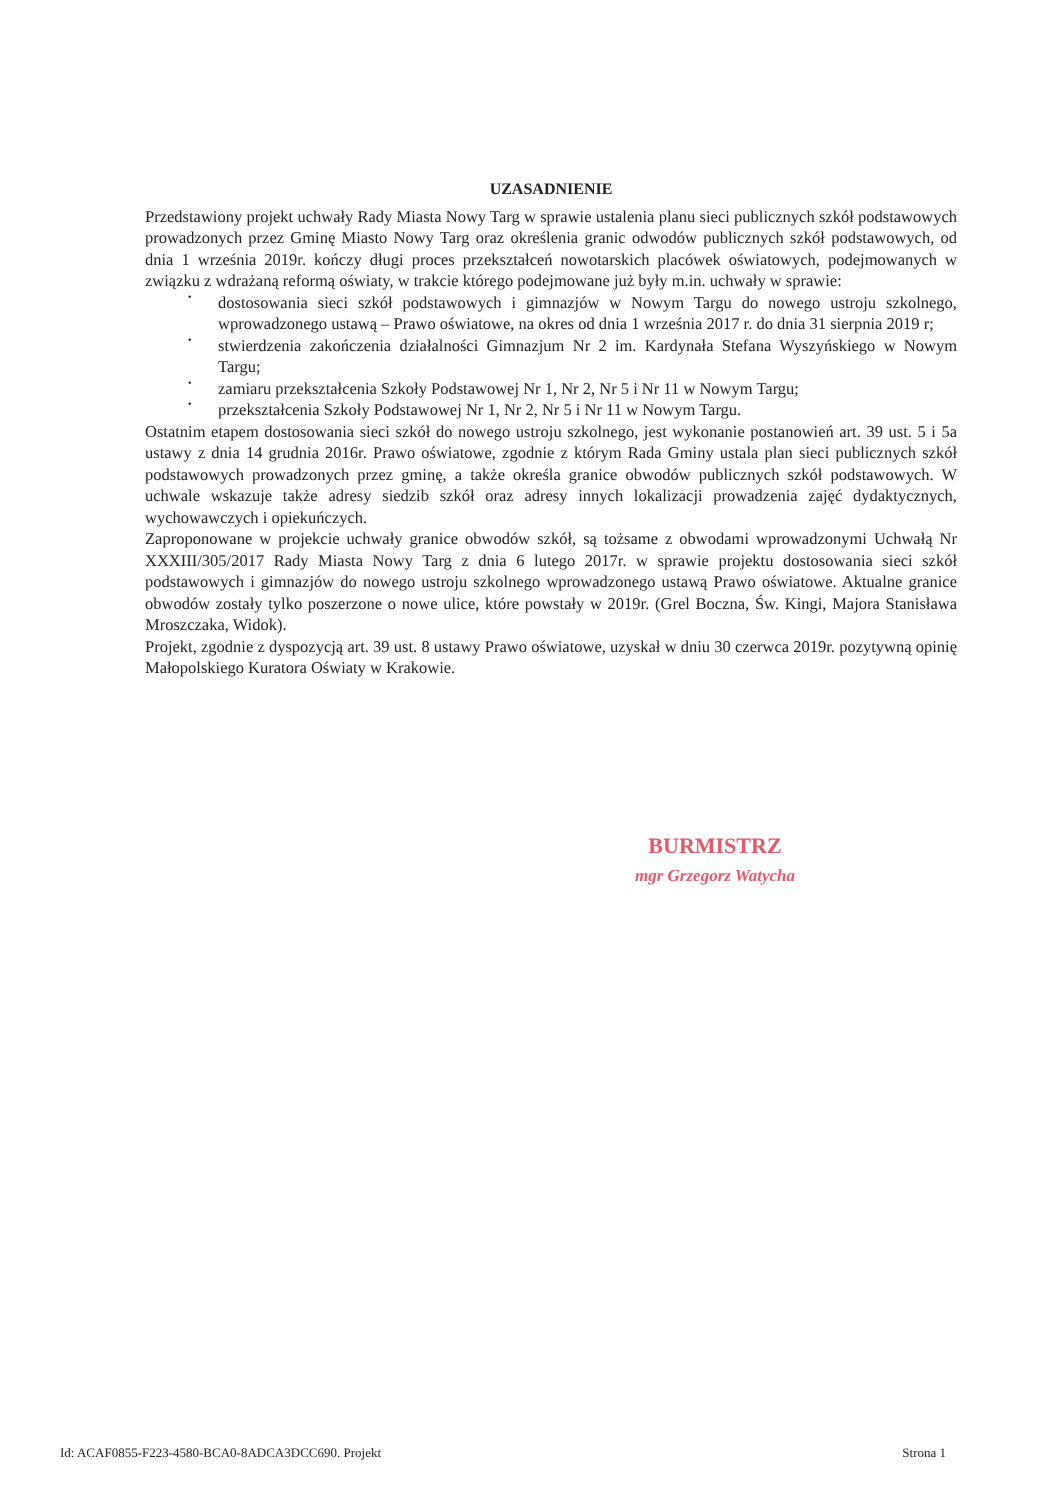UZASADNIENIE
Przedstawiony projekt uchwały Rady Miasta Nowy Targ w sprawie ustalenia planu sieci publicznych szkół podstawowych prowadzonych przez Gminę Miasto Nowy Targ oraz określenia granic odwodów publicznych szkół podstawowych, od dnia 1 września 2019r. kończy długi proces przekształceń nowotarskich placówek oświatowych, podejmowanych w związku z wdrażaną reformą oświaty, w trakcie którego podejmowane już były m.in. uchwały w sprawie:
•
dostosowania sieci szkół podstawowych i gimnazjów w Nowym Targu do nowego ustroju szkolnego, wprowadzonego ustawą – Prawo oświatowe, na okres od dnia 1 września 2017 r. do dnia 31 sierpnia 2019 r;
•
stwierdzenia zakończenia działalności Gimnazjum Nr 2 im. Kardynała Stefana Wyszyńskiego w Nowym Targu;
•
zamiaru przekształcenia Szkoły Podstawowej Nr 1, Nr 2, Nr 5 i Nr 11 w Nowym Targu;
•
przekształcenia Szkoły Podstawowej Nr 1, Nr 2, Nr 5 i Nr 11 w Nowym Targu.
Ostatnim etapem dostosowania sieci szkół do nowego ustroju szkolnego, jest wykonanie postanowień art. 39 ust. 5 i 5a ustawy z dnia 14 grudnia 2016r. Prawo oświatowe, zgodnie z którym Rada Gminy ustala plan sieci publicznych szkół podstawowych prowadzonych przez gminę, a także określa granice obwodów publicznych szkół podstawowych. W uchwale wskazuje także adresy siedzib szkół oraz adresy innych lokalizacji prowadzenia zajęć dydaktycznych, wychowawczych i opiekuńczych.
Zaproponowane w projekcie uchwały granice obwodów szkół, są tożsame z obwodami wprowadzonymi Uchwałą Nr XXXIII/305/2017 Rady Miasta Nowy Targ z dnia 6 lutego 2017r. w sprawie projektu dostosowania sieci szkół podstawowych i gimnazjów do nowego ustroju szkolnego wprowadzonego ustawą Prawo oświatowe. Aktualne granice obwodów zostały tylko poszerzone o nowe ulice, które powstały w 2019r. (Grel Boczna, Św. Kingi, Majora Stanisława Mroszczaka, Widok).
Projekt, zgodnie z dyspozycją art. 39 ust. 8 ustawy Prawo oświatowe, uzyskał w dniu 30 czerwca 2019r. pozytywną opinię Małopolskiego Kuratora Oświaty w Krakowie.
BURMISTRZ
mgr Grzegorz Watycha
Id: ACAF0855-F223-4580-BCA0-8ADCA3DCC690. Projekt Strona 1